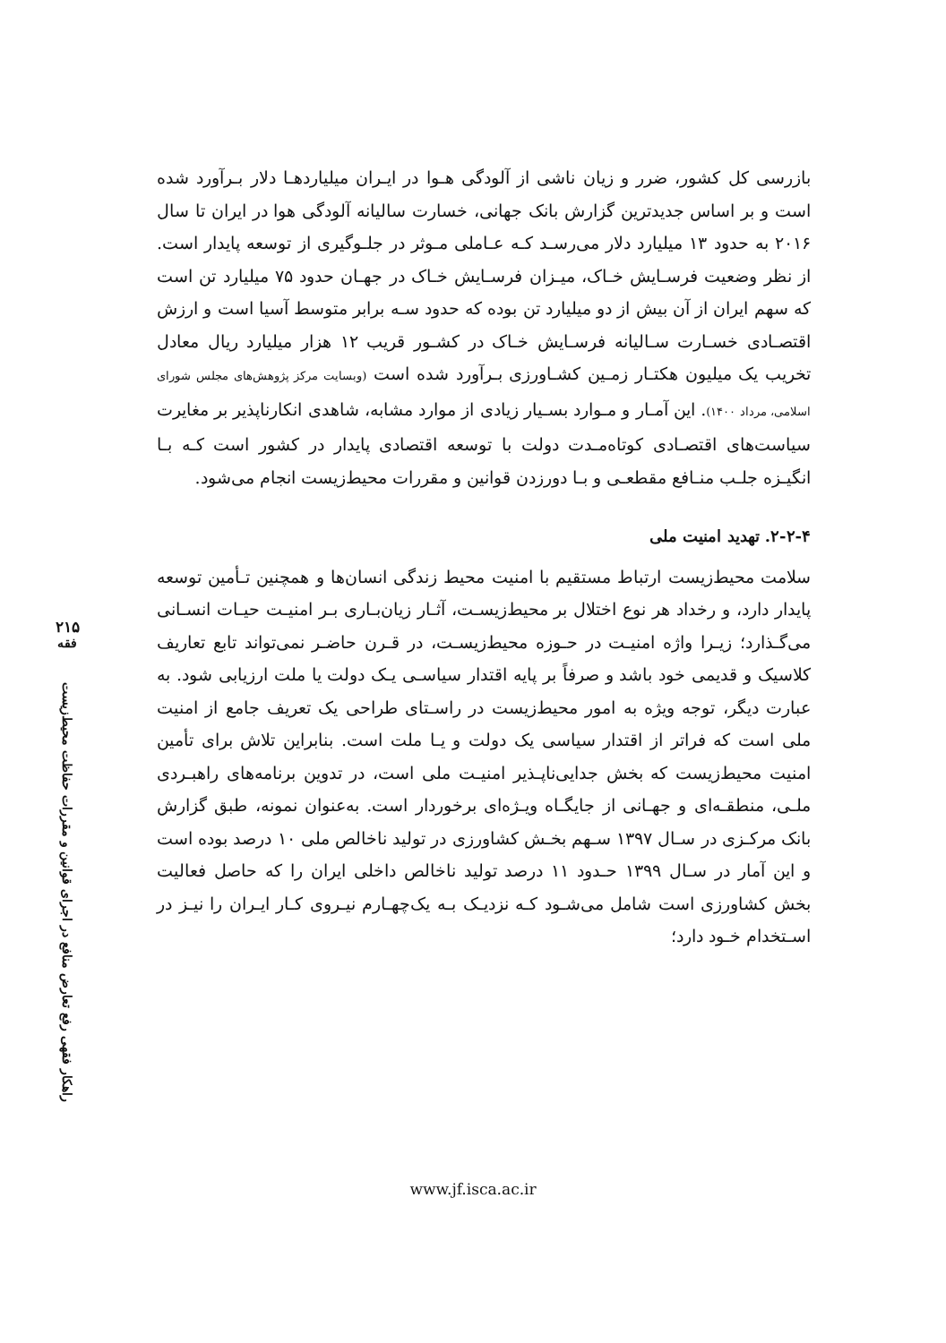بازرسی کل کشور، ضرر و زیان ناشی از آلودگی هـوا در ایـران میلیاردهـا دلار بـرآورد شده است و بر اساس جدیدترین گزارش بانک جهانی، خسارت سالیانه آلودگی هوا در ایران تا سال ۲۰۱۶ به حدود ۱۳ میلیارد دلار می‌رسـد کـه عـاملی مـوثر در جلـوگیری از توسعه پایدار است. از نظر وضعیت فرسـایش خـاک، میـزان فرسـایش خـاک در جهـان حدود ۷۵ میلیارد تن است که سهم ایران از آن بیش از دو میلیارد تن بوده که حدود سـه برابر متوسط آسیا است و ارزش اقتصـادی خسـارت سـالیانه فرسـایش خـاک در کشـور قریب ۱۲ هزار میلیارد ریال معادل تخریب یک میلیون هکتـار زمـین کشـاورزی بـرآورد شده است (وبسایت مرکز پژوهش‌های مجلس شورای اسلامی، مرداد ۱۴۰۰). این آمـار و مـوارد بسـیار زیادی از موارد مشابه، شاهدی انکارناپذیر بر مغایرت سیاست‌های اقتصـادی کوتاه‌مـدت دولت با توسعه اقتصادی پایدار در کشور است کـه بـا انگیـزه جلـب منـافع مقطعـی و بـا دورزدن قوانین و مقررات محیط‌زیست انجام می‌شود.
۲-۲-۴. تهدید امنیت ملی
سلامت محیط‌زیست ارتباط مستقیم با امنیت محیط زندگی انسان‌ها و همچنین تـأمین توسعه پایدار دارد، و رخداد هر نوع اختلال بر محیط‌زیسـت، آثـار زیان‌بـاری بـر امنیـت حیـات انسـانی می‌گـذارد؛ زیـرا واژه امنیـت در حـوزه محیط‌زیسـت، در قـرن حاضـر نمی‌تواند تابع تعاریف کلاسیک و قدیمی خود باشد و صرفاً بر پایه اقتدار سیاسـی یـک دولت یا ملت ارزیابی شود. به عبارت دیگر، توجه ویژه به امور محیط‌زیست در راسـتای طراحی یک تعریف جامع از امنیت ملی است که فراتر از اقتدار سیاسی یک دولت و یـا ملت است. بنابراین تلاش برای تأمین امنیت محیط‌زیست که بخش جدایی‌ناپـذیر امنیـت ملی است، در تدوین برنامه‌های راهبـردی ملـی، منطقـه‌ای و جهـانی از جایگـاه ویـژه‌ای برخوردار است. به‌عنوان نمونه، طبق گزارش بانک مرکـزی در سـال ۱۳۹۷ سـهم بخـش کشاورزی در تولید ناخالص ملی ۱۰ درصد بوده است و این آمار در سـال ۱۳۹۹ حـدود ۱۱ درصد تولید ناخالص داخلی ایران را که حاصل فعالیت بخش کشاورزی است شامل می‌شـود کـه نزدیـک بـه یک‌چهـارم نیـروی کـار ایـران را نیـز در اسـتخدام خـود دارد؛
۲۱۵
فقه
راهکار فقهی رفع تعارض منافع در اجرای قوانین و مقررات حفاظت محیط‌زیست
www.jf.isca.ac.ir